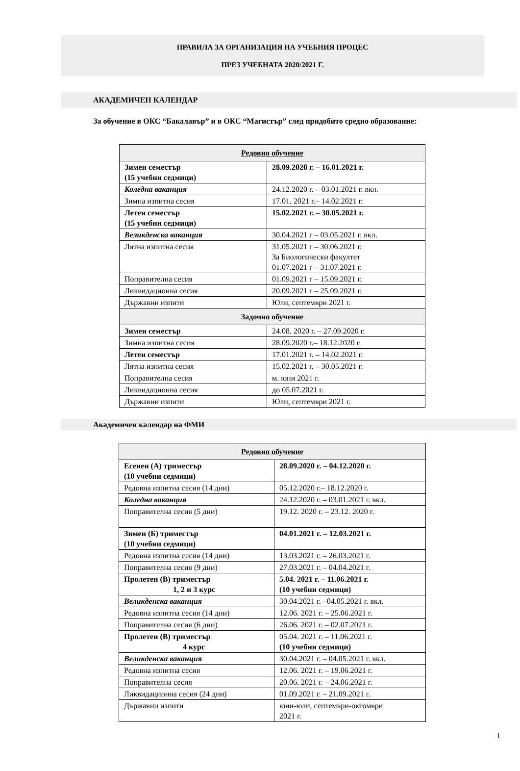ПРАВИЛА ЗА ОРГАНИЗАЦИЯ НА УЧЕБНИЯ ПРОЦЕС
ПРЕЗ УЧЕБНАТА 2020/2021 Г.
АКАДЕМИЧЕН КАЛЕНДАР
За обучение в ОКС “Бакалавър” и в ОКС “Магистър” след придобито средно образование:
| Редовно обучение | |
| --- | --- |
| Зимен семестър (15 учебни седмици) | 28.09.2020 г. – 16.01.2021 г. |
| Коледна ваканция | 24.12.2020 г. – 03.01.2021 г. вкл. |
| Зимна изпитна сесия | 17.01. 2021 г.– 14.02.2021 г. |
| Летен семестър (15 учебни седмици) | 15.02.2021 г. – 30.05.2021 г. |
| Великденска ваканция | 30.04.2021 г – 03.05.2021 г. вкл. |
| Лятна изпитна сесия | 31.05.2021 г – 30.06.2021 г. За Биологически факултет 01.07.2021 г – 31.07.2021 г. |
| Поправителна сесия | 01.09.2021 г – 15.09.2021 г. |
| Ликвидационна сесия | 20.09.2021 г – 25.09.2021 г. |
| Държавни изпити | Юли, септември 2021 г. |
| Задочно обучение | |
| Зимен семестър | 24.08. 2020 г. – 27.09.2020 г. |
| Зимна изпитна сесия | 28.09.2020 г.– 18.12.2020 г. |
| Летен семестър | 17.01.2021 г. – 14.02.2021 г. |
| Лятна изпитна сесия | 15.02.2021 г. – 30.05.2021 г. |
| Поправителна сесия | м. юни 2021 г. |
| Ликвидационна сесия | до 05.07.2021 г. |
| Държавни изпити | Юли, септември 2021 г. |
Академичен календар на ФМИ
| Редовно обучение | |
| --- | --- |
| Есенен (А) триместър (10 учебни седмици) | 28.09.2020 г. – 04.12.2020 г. |
| Редовна изпитна сесия (14 дни) | 05.12.2020 г.– 18.12.2020 г. |
| Коледна ваканция | 24.12.2020 г. – 03.01.2021 г. вкл. |
| Поправителна сесия (5 дни) | 19.12. 2020 г. – 23.12. 2020 г. |
| Зимен (Б) триместър (10 учебни седмици) | 04.01.2021 г. – 12.03.2021 г. |
| Редовна изпитна сесия (14 дни) | 13.03.2021 г. – 26.03.2021 г. |
| Поправителна сесия (9 дни) | 27.03.2021 г. – 04.04.2021 г. |
| Пролетен (В) триместър 1, 2 и 3 курс | 5.04. 2021 г. – 11.06.2021 г. (10 учебни седмици) |
| Великденска ваканция | 30.04.2021 г. –04.05.2021 г. вкл. |
| Редовна изпитна сесия (14 дни) | 12.06. 2021 г. – 25.06.2021 г. |
| Поправителна сесия (6 дни) | 26.06. 2021 г. – 02.07.2021 г. |
| Пролетен (В) триместър 4 курс | 05.04. 2021 г. – 11.06.2021 г. (10 учебни седмици) |
| Великденска ваканция | 30.04.2021 г. – 04.05.2021 г. вкл. |
| Редовна изпитна сесия | 12.06. 2021 г. – 19.06.2021 г. |
| Поправителна сесия | 20.06. 2021 г. – 24.06.2021 г. |
| Ликвидационна сесия (24 дни) | 01.09.2021 г. – 21.09.2021 г. |
| Държавни изпити | юни-юли, септември-октомври 2021 г. |
1